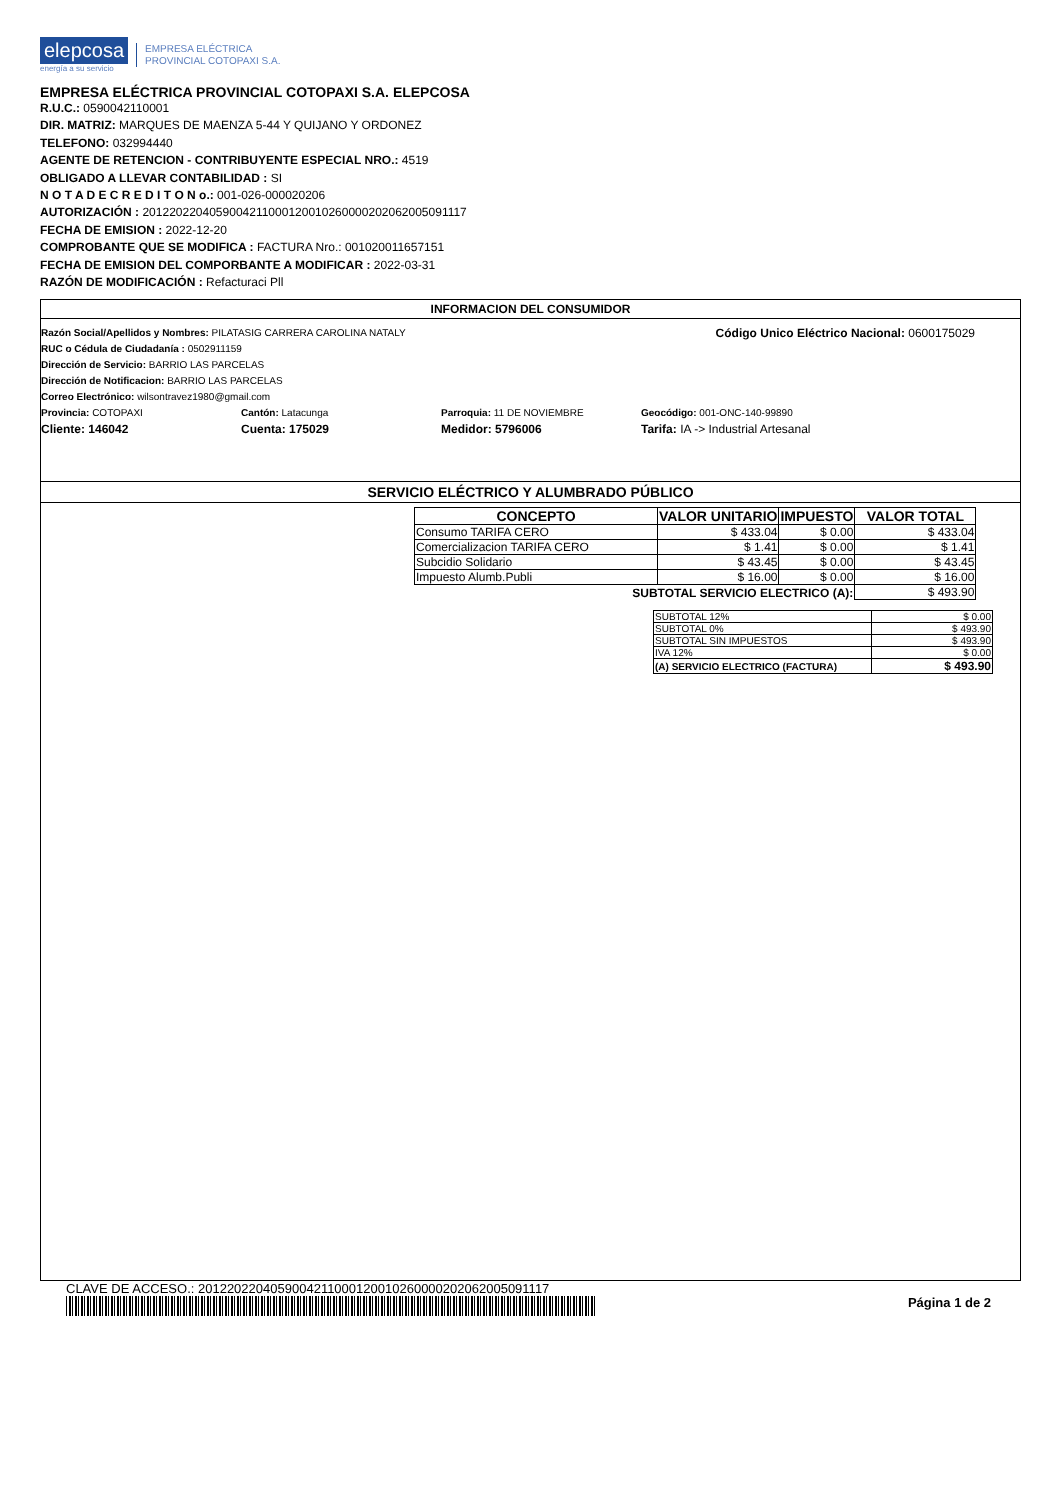elepcosa
energía a su servicio
EMPRESA ELÉCTRICA
PROVINCIAL COTOPAXI S.A.
EMPRESA ELÉCTRICA PROVINCIAL COTOPAXI S.A. ELEPCOSA
R.U.C.: 0590042110001
DIR. MATRIZ: MARQUES DE MAENZA 5-44 Y QUIJANO Y ORDONEZ
TELEFONO: 032994440
AGENTE DE RETENCION - CONTRIBUYENTE ESPECIAL NRO.: 4519
OBLIGADO A LLEVAR CONTABILIDAD : SI
N O T A D E C R E D I T O N o.: 001-026-000020206
AUTORIZACIÓN : 2012202204059004211000120010260000202062005091117
FECHA DE EMISION : 2022-12-20
COMPROBANTE QUE SE MODIFICA : FACTURA Nro.: 001020011657151
FECHA DE EMISION DEL COMPORBANTE A MODIFICAR : 2022-03-31
RAZÓN DE MODIFICACIÓN : Refacturaci Pll
INFORMACION DEL CONSUMIDOR
Razón Social/Apellidos y Nombres: PILATASIG CARRERA CAROLINA NATALY Código Unico Eléctrico Nacional: 0600175029
RUC o Cédula de Ciudadanía : 0502911159
Dirección de Servicio: BARRIO LAS PARCELAS
Dirección de Notificacion: BARRIO LAS PARCELAS
Correo Electrónico: wilsontravez1980@gmail.com
Provincia: COTOPAXI Cantón: Latacunga Parroquia: 11 DE NOVIEMBRE Geocódigo: 001-ONC-140-99890
Cliente: 146042 Cuenta: 175029 Medidor: 5796006 Tarifa: IA -> Industrial Artesanal
SERVICIO ELÉCTRICO Y ALUMBRADO PÚBLICO
| CONCEPTO | VALOR UNITARIO | IMPUESTO | VALOR TOTAL |
| --- | --- | --- | --- |
| Consumo TARIFA CERO | $ 433.04 | $ 0.00 | $ 433.04 |
| Comercializacion TARIFA CERO | $ 1.41 | $ 0.00 | $ 1.41 |
| Subcidio Solidario | $ 43.45 | $ 0.00 | $ 43.45 |
| Impuesto Alumb.Publi | $ 16.00 | $ 0.00 | $ 16.00 |
| SUBTOTAL SERVICIO ELECTRICO (A): | | | $ 493.90 |
| SUBTOTAL 12% | $ 0.00 |
| SUBTOTAL 0% | $ 493.90 |
| SUBTOTAL SIN IMPUESTOS | $ 493.90 |
| IVA 12% | $ 0.00 |
| (A) SERVICIO ELECTRICO (FACTURA) | $ 493.90 |
CLAVE DE ACCESO.: 2012202204059004211000120010260000202062005091117
Página 1 de 2